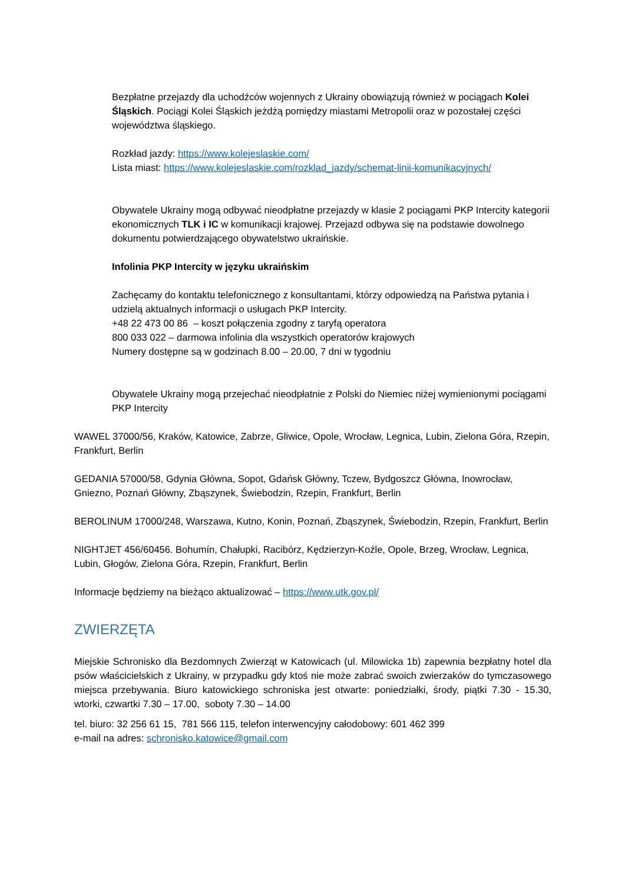Bezpłatne przejazdy dla uchodźców wojennych z Ukrainy obowiązują również w pociągach Kolei Śląskich. Pociągi Kolei Śląskich jeżdżą pomiędzy miastami Metropolii oraz w pozostałej części województwa śląskiego.
Rozkład jazdy: https://www.kolejeslaskie.com/
Lista miast: https://www.kolejeslaskie.com/rozklad_jazdy/schemat-linii-komunikacyjnych/
Obywatele Ukrainy mogą odbywać nieodpłatne przejazdy w klasie 2 pociągami PKP Intercity kategorii ekonomicznych TLK i IC w komunikacji krajowej. Przejazd odbywa się na podstawie dowolnego dokumentu potwierdzającego obywatelstwo ukraińskie.
Infolinia PKP Intercity w języku ukraińskim
Zachęcamy do kontaktu telefonicznego z konsultantami, którzy odpowiedzą na Państwa pytania i udzielą aktualnych informacji o usługach PKP Intercity.
+48 22 473 00 86 – koszt połączenia zgodny z taryfą operatora
800 033 022 – darmowa infolinia dla wszystkich operatorów krajowych
Numery dostępne są w godzinach 8.00 – 20.00, 7 dni w tygodniu
Obywatele Ukrainy mogą przejechać nieodpłatnie z Polski do Niemiec niżej wymienionymi pociągami PKP Intercity
WAWEL 37000/56, Kraków, Katowice, Zabrze, Gliwice, Opole, Wrocław, Legnica, Lubin, Zielona Góra, Rzepin, Frankfurt, Berlin
GEDANIA 57000/58, Gdynia Główna, Sopot, Gdańsk Główny, Tczew, Bydgoszcz Główna, Inowrocław, Gniezno, Poznań Główny, Zbąszynek, Świebodzin, Rzepin, Frankfurt, Berlin
BEROLINUM 17000/248, Warszawa, Kutno, Konin, Poznań, Zbąszynek, Świebodzin, Rzepin, Frankfurt, Berlin
NIGHTJET 456/60456. Bohumín, Chałupki, Racibórz, Kędzierzyn-Koźle, Opole, Brzeg, Wrocław, Legnica, Lubin, Głogów, Zielona Góra, Rzepin, Frankfurt, Berlin
Informacje będziemy na bieżąco aktualizować – https://www.utk.gov.pl/
ZWIERZĘTA
Miejskie Schronisko dla Bezdomnych Zwierząt w Katowicach (ul. Milowicka 1b) zapewnia bezpłatny hotel dla psów właścicielskich z Ukrainy, w przypadku gdy ktoś nie może zabrać swoich zwierzaków do tymczasowego miejsca przebywania. Biuro katowickiego schroniska jest otwarte: poniedziałki, środy, piątki 7.30 - 15.30, wtorki, czwartki 7.30 – 17.00, soboty 7.30 – 14.00
tel. biuro: 32 256 61 15, 781 566 115, telefon interwencyjny całodobowy: 601 462 399
e-mail na adres: schronisko.katowice@gmail.com